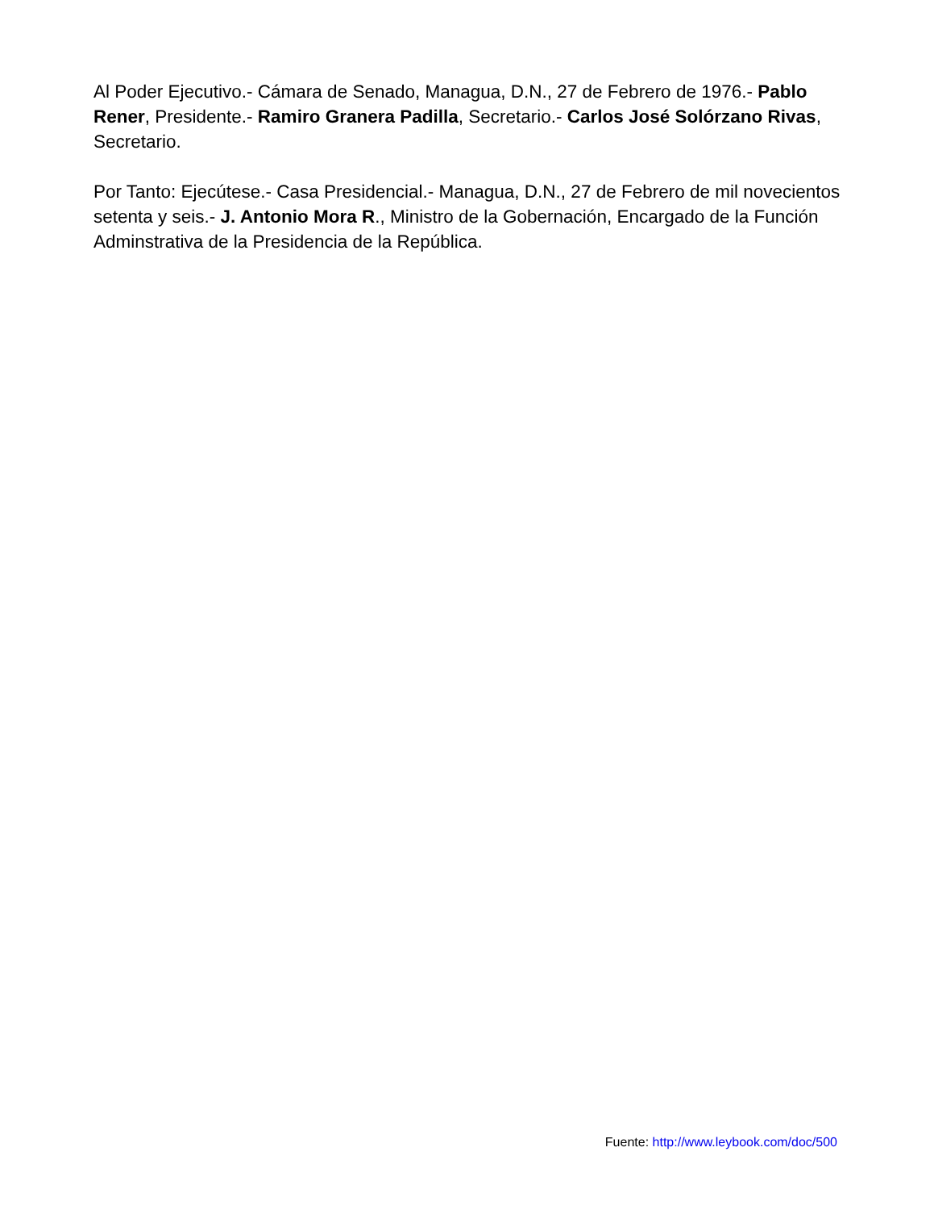Al Poder Ejecutivo.- Cámara de Senado, Managua, D.N., 27 de Febrero de 1976.- Pablo Rener, Presidente.- Ramiro Granera Padilla, Secretario.- Carlos José Solórzano Rivas, Secretario.
Por Tanto: Ejecútese.- Casa Presidencial.- Managua, D.N., 27 de Febrero de mil novecientos setenta y seis.- J. Antonio Mora R., Ministro de la Gobernación, Encargado de la Función Adminstrativa de la Presidencia de la República.
Fuente: http://www.leybook.com/doc/500